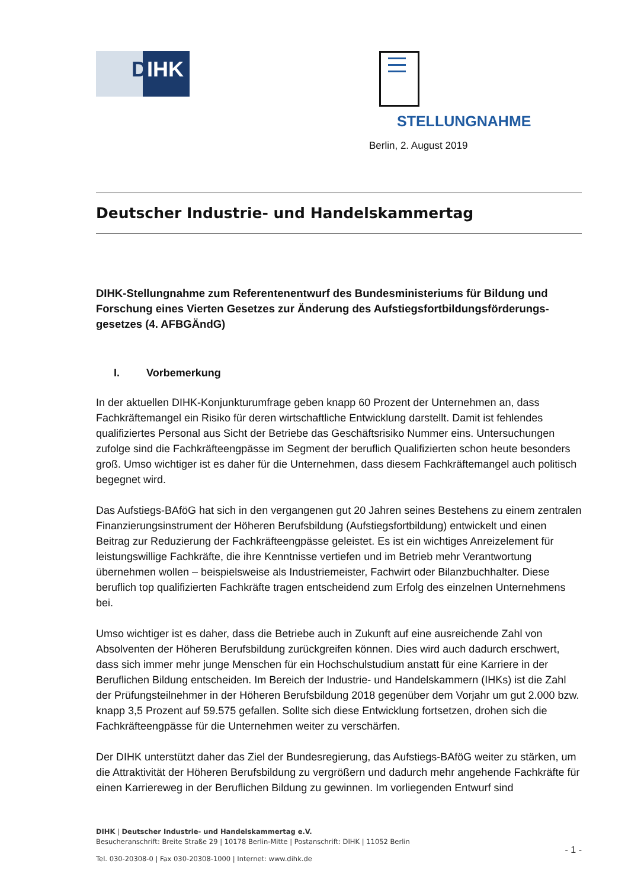DIHK STELLUNGNAHME
Berlin, 2. August 2019
Deutscher Industrie- und Handelskammertag
DIHK-Stellungnahme zum Referentenentwurf des Bundesministeriums für Bildung und Forschung eines Vierten Gesetzes zur Änderung des Aufstiegsfortbildungsförderungs-gesetzes (4. AFBGÄndG)
I. Vorbemerkung
In der aktuellen DIHK-Konjunkturumfrage geben knapp 60 Prozent der Unternehmen an, dass Fachkräftemangel ein Risiko für deren wirtschaftliche Entwicklung darstellt. Damit ist fehlendes qualifiziertes Personal aus Sicht der Betriebe das Geschäftsrisiko Nummer eins. Untersuchungen zufolge sind die Fachkräfteengpässe im Segment der beruflich Qualifizierten schon heute besonders groß. Umso wichtiger ist es daher für die Unternehmen, dass diesem Fachkräftemangel auch politisch begegnet wird.
Das Aufstiegs-BAföG hat sich in den vergangenen gut 20 Jahren seines Bestehens zu einem zentralen Finanzierungsinstrument der Höheren Berufsbildung (Aufstiegsfortbildung) entwickelt und einen Beitrag zur Reduzierung der Fachkräfteengpässe geleistet. Es ist ein wichtiges Anreizelement für leistungswillige Fachkräfte, die ihre Kenntnisse vertiefen und im Betrieb mehr Verantwortung übernehmen wollen – beispielsweise als Industriemeister, Fachwirt oder Bilanzbuchhalter. Diese beruflich top qualifizierten Fachkräfte tragen entscheidend zum Erfolg des einzelnen Unternehmens bei.
Umso wichtiger ist es daher, dass die Betriebe auch in Zukunft auf eine ausreichende Zahl von Absolventen der Höheren Berufsbildung zurückgreifen können. Dies wird auch dadurch erschwert, dass sich immer mehr junge Menschen für ein Hochschulstudium anstatt für eine Karriere in der Beruflichen Bildung entscheiden. Im Bereich der Industrie- und Handelskammern (IHKs) ist die Zahl der Prüfungsteilnehmer in der Höheren Berufsbildung 2018 gegenüber dem Vorjahr um gut 2.000 bzw. knapp 3,5 Prozent auf 59.575 gefallen. Sollte sich diese Entwicklung fortsetzen, drohen sich die Fachkräfteengpässe für die Unternehmen weiter zu verschärfen.
Der DIHK unterstützt daher das Ziel der Bundesregierung, das Aufstiegs-BAföG weiter zu stärken, um die Attraktivität der Höheren Berufsbildung zu vergrößern und dadurch mehr angehende Fachkräfte für einen Karriereweg in der Beruflichen Bildung zu gewinnen. Im vorliegenden Entwurf sind
DIHK | Deutscher Industrie- und Handelskammertag e.V.
Besucheranschrift: Breite Straße 29 | 10178 Berlin-Mitte | Postanschrift: DIHK | 11052 Berlin
Tel. 030-20308-0 | Fax 030-20308-1000 | Internet: www.dihk.de
- 1 -